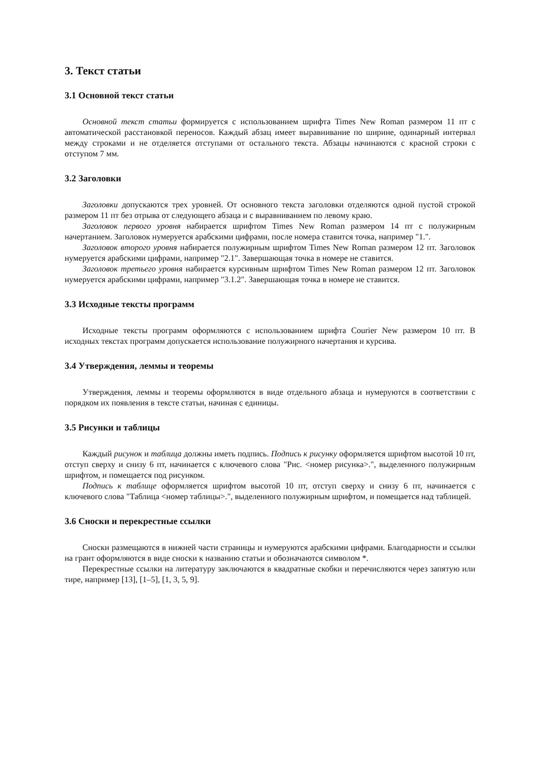3. Текст статьи
3.1 Основной текст статьи
Основной текст статьи формируется с использованием шрифта Times New Roman размером 11 пт с автоматической расстановкой переносов. Каждый абзац имеет выравнивание по ширине, одинарный интервал между строками и не отделяется отступами от остального текста. Абзацы начинаются с красной строки с отступом 7 мм.
3.2 Заголовки
Заголовки допускаются трех уровней. От основного текста заголовки отделяются одной пустой строкой размером 11 пт без отрыва от следующего абзаца и с выравниванием по левому краю.
Заголовок первого уровня набирается шрифтом Times New Roman размером 14 пт с полужирным начертанием. Заголовок нумеруется арабскими цифрами, после номера ставится точка, например "1.".
Заголовок второго уровня набирается полужирным шрифтом Times New Roman размером 12 пт. Заголовок нумеруется арабскими цифрами, например "2.1". Завершающая точка в номере не ставится.
Заголовок третьего уровня набирается курсивным шрифтом Times New Roman размером 12 пт. Заголовок нумеруется арабскими цифрами, например "3.1.2". Завершающая точка в номере не ставится.
3.3 Исходные тексты программ
Исходные тексты программ оформляются с использованием шрифта Courier New размером 10 пт. В исходных текстах программ допускается использование полужирного начертания и курсива.
3.4 Утверждения, леммы и теоремы
Утверждения, леммы и теоремы оформляются в виде отдельного абзаца и нумеруются в соответствии с порядком их появления в тексте статьи, начиная с единицы.
3.5 Рисунки и таблицы
Каждый рисунок и таблица должны иметь подпись. Подпись к рисунку оформляется шрифтом высотой 10 пт, отступ сверху и снизу 6 пт, начинается с ключевого слова "Рис. <номер рисунка>.", выделенного полужирным шрифтом, и помещается под рисунком.
Подпись к таблице оформляется шрифтом высотой 10 пт, отступ сверху и снизу 6 пт, начинается с ключевого слова "Таблица <номер таблицы>.", выделенного полужирным шрифтом, и помещается над таблицей.
3.6 Сноски и перекрестные ссылки
Сноски размещаются в нижней части страницы и нумеруются арабскими цифрами. Благодарности и ссылки на грант оформляются в виде сноски к названию статьи и обозначаются символом *.
Перекрестные ссылки на литературу заключаются в квадратные скобки и перечисляются через запятую или тире, например [13], [1–5], [1, 3, 5, 9].